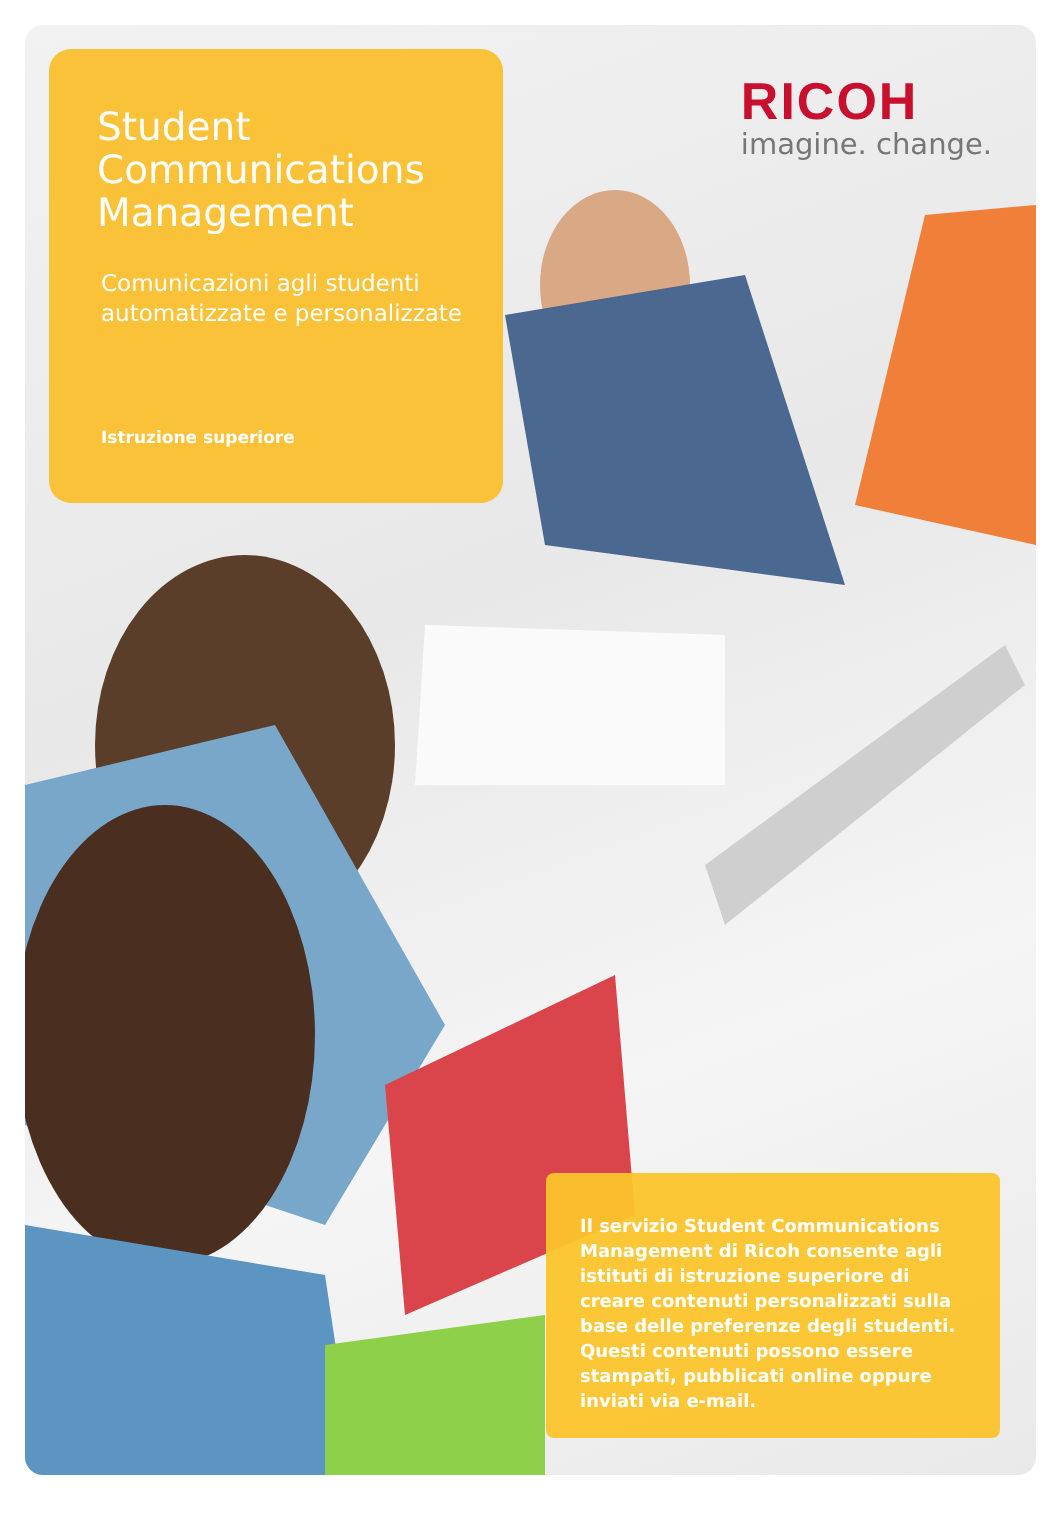Student
Communications
Management
Comunicazioni agli studenti
automatizzate e personalizzate
Istruzione superiore
RICOH
imagine. change.
Il servizio Student Communications Management di Ricoh consente agli istituti di istruzione superiore di creare contenuti personalizzati sulla base delle preferenze degli studenti. Questi contenuti possono essere stampati, pubblicati online oppure inviati via e-mail.